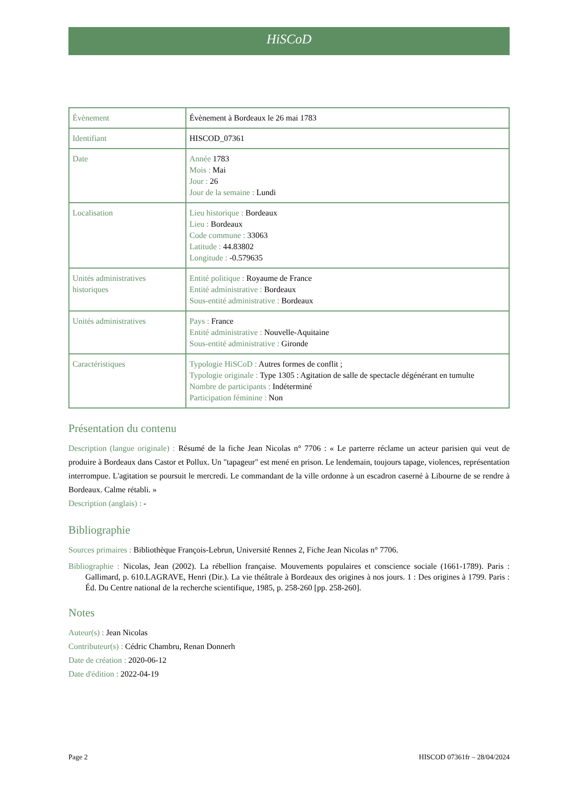HiSCoD
| Évènement | Évènement à Bordeaux le 26 mai 1783 |
| Identifiant | HISCOD_07361 |
| Date | Année 1783 Mois : Mai Jour : 26 Jour de la semaine : Lundi |
| Localisation | Lieu historique : Bordeaux Lieu : Bordeaux Code commune : 33063 Latitude : 44.83802 Longitude : -0.579635 |
| Unités administratives historiques | Entité politique : Royaume de France Entité administrative : Bordeaux Sous-entité administrative : Bordeaux |
| Unités administratives | Pays : France Entité administrative : Nouvelle-Aquitaine Sous-entité administrative : Gironde |
| Caractéristiques | Typologie HiSCoD : Autres formes de conflit ; Typologie originale : Type 1305 : Agitation de salle de spectacle dégénérant en tumulte Nombre de participants : Indéterminé Participation féminine : Non |
Présentation du contenu
Description (langue originale) : Résumé de la fiche Jean Nicolas n° 7706 : « Le parterre réclame un acteur parisien qui veut de produire à Bordeaux dans Castor et Pollux. Un "tapageur" est mené en prison. Le lendemain, toujours tapage, violences, représentation interrompue. L'agitation se poursuit le mercredi. Le commandant de la ville ordonne à un escadron caserné à Libourne de se rendre à Bordeaux. Calme rétabli. »
Description (anglais) : -
Bibliographie
Sources primaires : Bibliothèque François-Lebrun, Université Rennes 2, Fiche Jean Nicolas n° 7706.
Bibliographie : Nicolas, Jean (2002). La rébellion française. Mouvements populaires et conscience sociale (1661-1789). Paris : Gallimard, p. 610.LAGRAVE, Henri (Dir.). La vie théâtrale à Bordeaux des origines à nos jours. 1 : Des origines à 1799. Paris : Éd. Du Centre national de la recherche scientifique, 1985, p. 258-260 [pp. 258-260].
Notes
Auteur(s) : Jean Nicolas
Contributeur(s) : Cédric Chambru, Renan Donnerh
Date de création : 2020-06-12
Date d'édition : 2022-04-19
Page 2 HISCOD 07361fr – 28/04/2024